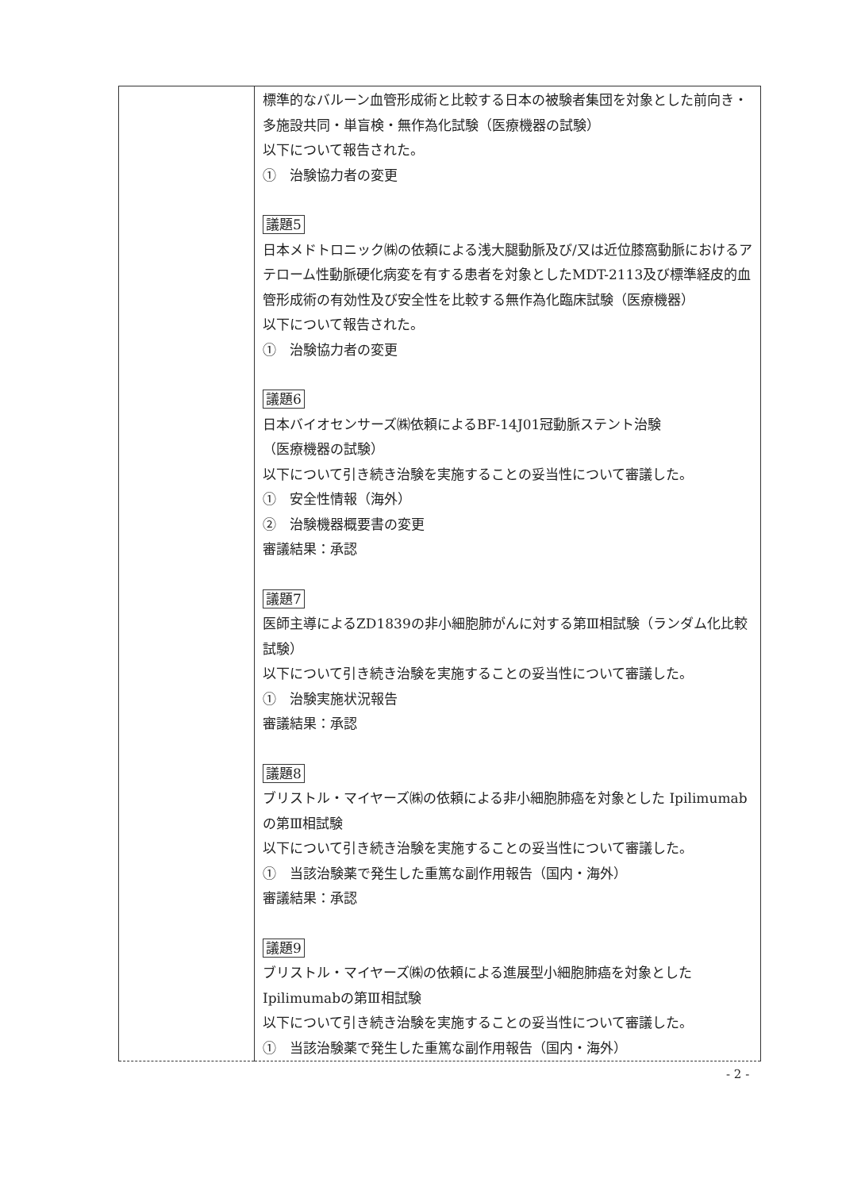| | 標準的なバルーン血管形成術と比較する日本の被験者集団を対象とした前向き・多施設共同・単盲検・無作為化試験（医療機器の試験） 以下について報告された。 ① 治験協力者の変更 議題5 日本メドトロニック㈱の依頼による浅大腿動脈及び/又は近位膝窩動脈におけるアテローム性動脈硬化病変を有する患者を対象としたMDT-2113及び標準経皮的血管形成術の有効性及び安全性を比較する無作為化臨床試験（医療機器） 以下について報告された。 ① 治験協力者の変更 議題6 日本バイオセンサーズ㈱依頼によるBF-14J01冠動脈ステント治験 （医療機器の試験） 以下について引き続き治験を実施することの妥当性について審議した。 ① 安全性情報（海外） ② 治験機器概要書の変更 審議結果：承認 議題7 医師主導によるZD1839の非小細胞肺がんに対する第Ⅲ相試験（ランダム化比較試験） 以下について引き続き治験を実施することの妥当性について審議した。 ① 治験実施状況報告 審議結果：承認 議題8 ブリストル・マイヤーズ㈱の依頼による非小細胞肺癌を対象とした Ipilimumabの第Ⅲ相試験 以下について引き続き治験を実施することの妥当性について審議した。 ① 当該治験薬で発生した重篤な副作用報告（国内・海外） 審議結果：承認 議題9 ブリストル・マイヤーズ㈱の依頼による進展型小細胞肺癌を対象とした Ipilimumabの第Ⅲ相試験 以下について引き続き治験を実施することの妥当性について審議した。 ① 当該治験薬で発生した重篤な副作用報告（国内・海外） |
- 2 -